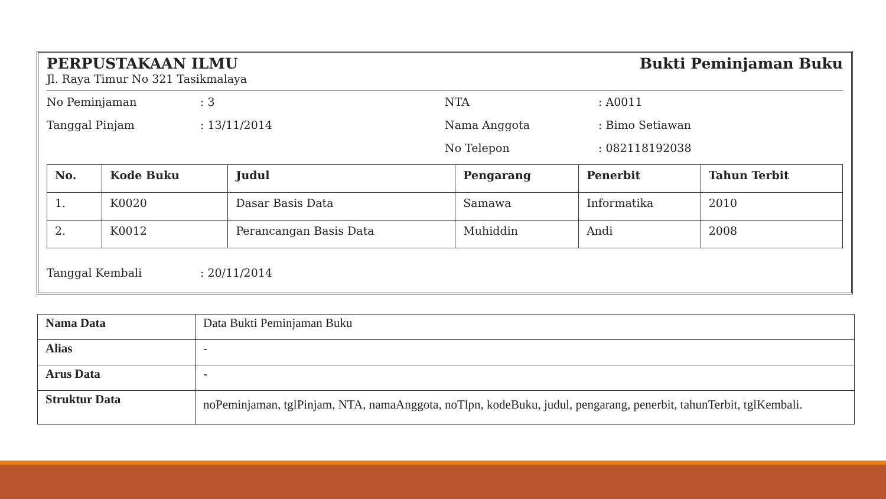PERPUSTAKAAN ILMU Bukti Peminjaman Buku
Jl. Raya Timur No 321 Tasikmalaya
No Peminjaman: 3
Tanggal Pinjam: 13/11/2014
NTA: A0011
Nama Anggota: Bimo Setiawan
No Telepon: 082118192038
| No. | Kode Buku | Judul | Pengarang | Penerbit | Tahun Terbit |
| --- | --- | --- | --- | --- | --- |
| 1. | K0020 | Dasar Basis Data | Samawa | Informatika | 2010 |
| 2. | K0012 | Perancangan Basis Data | Muhiddin | Andi | 2008 |
Tanggal Kembali: 20/11/2014
| Nama Data | Data Bukti Peminjaman Buku |
| Alias | - |
| Arus Data | - |
| Struktur Data | noPeminjaman, tglPinjam, NTA, namaAnggota, noTlpn, kodeBuku, judul, pengarang, penerbit, tahunTerbit, tglKembali. |